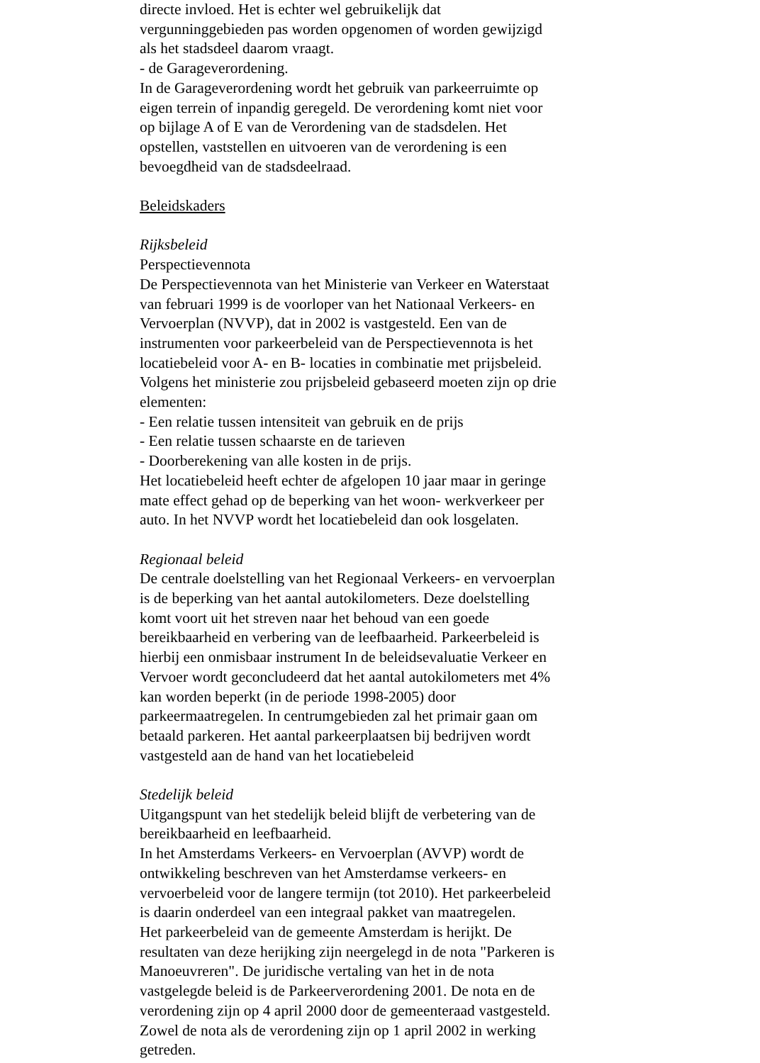directe invloed. Het is echter wel gebruikelijk dat
vergunninggebieden pas worden opgenomen of worden gewijzigd
als het stadsdeel daarom vraagt.
- de Garageverordening.
In de Garageverordening wordt het gebruik van parkeerruimte op
eigen terrein of inpandig geregeld. De verordening komt niet voor
op bijlage A of E van de Verordening van de stadsdelen. Het
opstellen, vaststellen en uitvoeren van de verordening is een
bevoegdheid van de stadsdeelraad.
Beleidskaders
Rijksbeleid
Perspectievennota
De Perspectievennota van het Ministerie van Verkeer en Waterstaat
van februari 1999 is de voorloper van het Nationaal Verkeers- en
Vervoerplan (NVVP), dat in 2002 is vastgesteld. Een van de
instrumenten voor parkeerbeleid van de Perspectievennota is het
locatiebeleid voor A- en B- locaties in combinatie met prijsbeleid.
Volgens het ministerie zou prijsbeleid gebaseerd moeten zijn op drie
elementen:
- Een relatie tussen intensiteit van gebruik en de prijs
- Een relatie tussen schaarste en de tarieven
- Doorberekening van alle kosten in de prijs.
Het locatiebeleid heeft echter de afgelopen 10 jaar maar in geringe
mate effect gehad op de beperking van het woon- werkverkeer per
auto. In het NVVP wordt het locatiebeleid dan ook losgelaten.
Regionaal beleid
De centrale doelstelling van het Regionaal Verkeers- en vervoerplan
is de beperking van het aantal autokilometers. Deze doelstelling
komt voort uit het streven naar het behoud van een goede
bereikbaarheid en verbering van de leefbaarheid. Parkeerbeleid is
hierbij een onmisbaar instrument In de beleidsevaluatie Verkeer en
Vervoer wordt geconcludeerd dat het aantal autokilometers met 4%
kan worden beperkt (in de periode 1998-2005) door
parkeermaatregelen. In centrumgebieden zal het primair gaan om
betaald parkeren. Het aantal parkeerplaatsen bij bedrijven wordt
vastgesteld aan de hand van het locatiebeleid
Stedelijk beleid
Uitgangspunt van het stedelijk beleid blijft de verbetering van de
bereikbaarheid en leefbaarheid.
In het Amsterdams Verkeers- en Vervoerplan (AVVP) wordt de
ontwikkeling beschreven van het Amsterdamse verkeers- en
vervoerbeleid voor de langere termijn (tot 2010). Het parkeerbeleid
is daarin onderdeel van een integraal pakket van maatregelen.
Het parkeerbeleid van de gemeente Amsterdam is herijkt. De
resultaten van deze herijking zijn neergelegd in de nota "Parkeren is
Manoeuvreren". De juridische vertaling van het in de nota
vastgelegde beleid is de Parkeerverordening 2001. De nota en de
verordening zijn op 4 april 2000 door de gemeenteraad vastgesteld.
Zowel de nota als de verordening zijn op 1 april 2002 in werking
getreden.